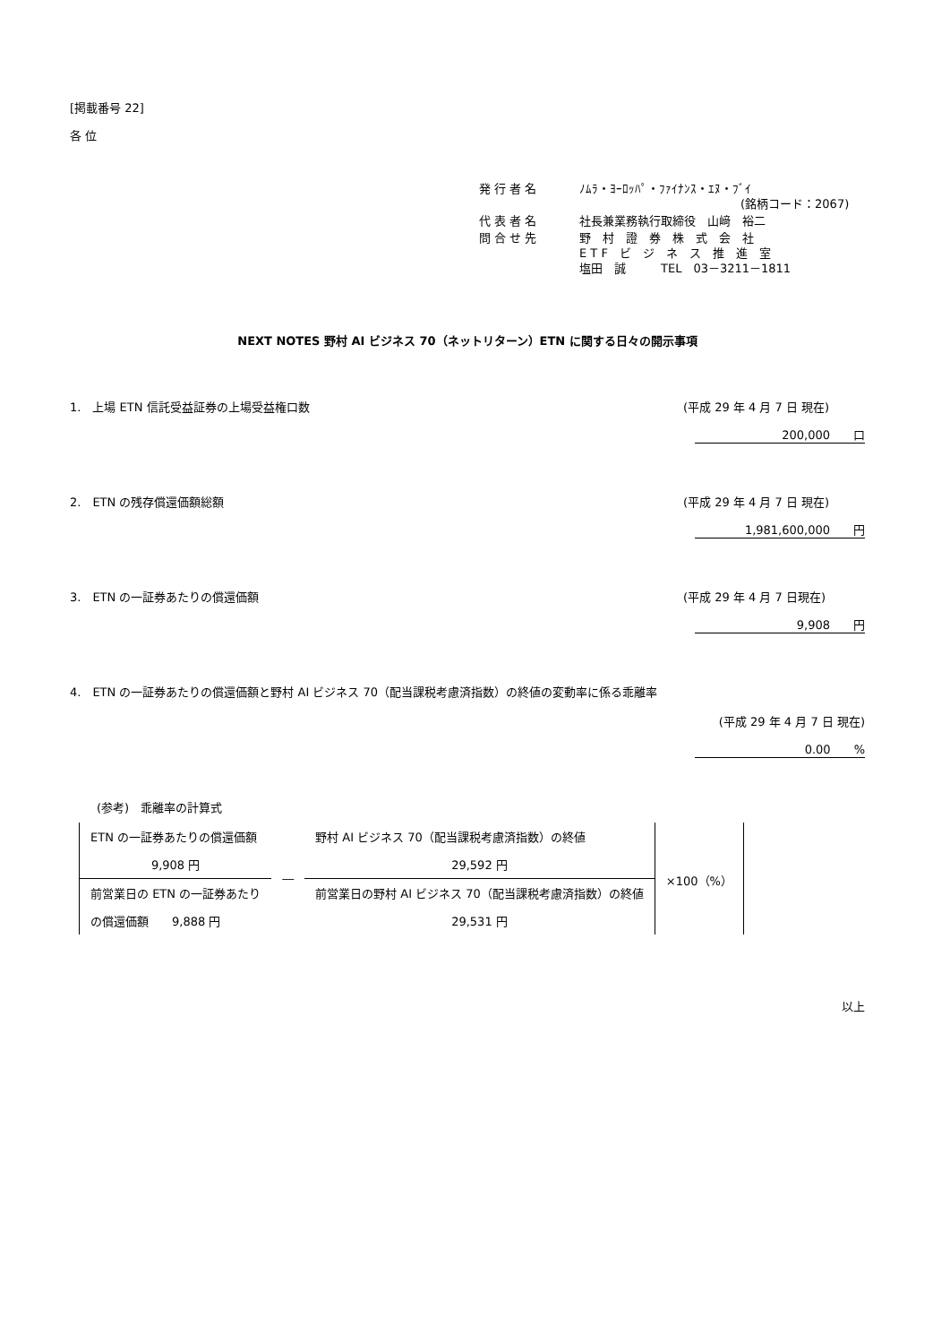[掲載番号 22]
各 位
| 発 行 者 名 | ﾉﾑﾗ・ﾖｰﾛｯﾊﾟ・ﾌｧｲﾅﾝｽ・ｴﾇ・ﾌﾞｲ (銘柄コード：2067) |
| 代 表 者 名 | 社長兼業務執行取締役 山﨑 裕二 |
| 問 合 せ 先 | 野 村 證 券 株 式 会 社 E T F ビ ジ ネ ス 推 進 室 塩田 誠 TEL 03－3211－1811 |
NEXT NOTES 野村 AI ビジネス 70（ネットリターン）ETN に関する日々の開示事項
1.　上場 ETN 信託受益証券の上場受益権口数 (平成 29 年 4 月 7 日 現在)
200,000　　口
2.　ETN の残存償還価額総額 (平成 29 年 4 月 7 日 現在)
1,981,600,000　　円
3.　ETN の一証券あたりの償還価額 (平成 29 年 4 月 7 日現在)
9,908　　円
4.　ETN の一証券あたりの償還価額と野村 AI ビジネス 70（配当課税考慮済指数）の終値の変動率に係る乖離率
(平成 29 年 4 月 7 日 現在)
0.00　　%
(参考)　乖離率の計算式
| ETN の一証券あたりの償還価額 | ― | 野村 AI ビジネス 70（配当課税考慮済指数）の終値 | ×100（%） |
| 9,908 円 | | 29,592 円 | |
| 前営業日の ETN の一証券あたり | | 前営業日の野村 AI ビジネス 70（配当課税考慮済指数）の終値 | |
| の償還価額 9,888 円 | | 29,531 円 | |
以上